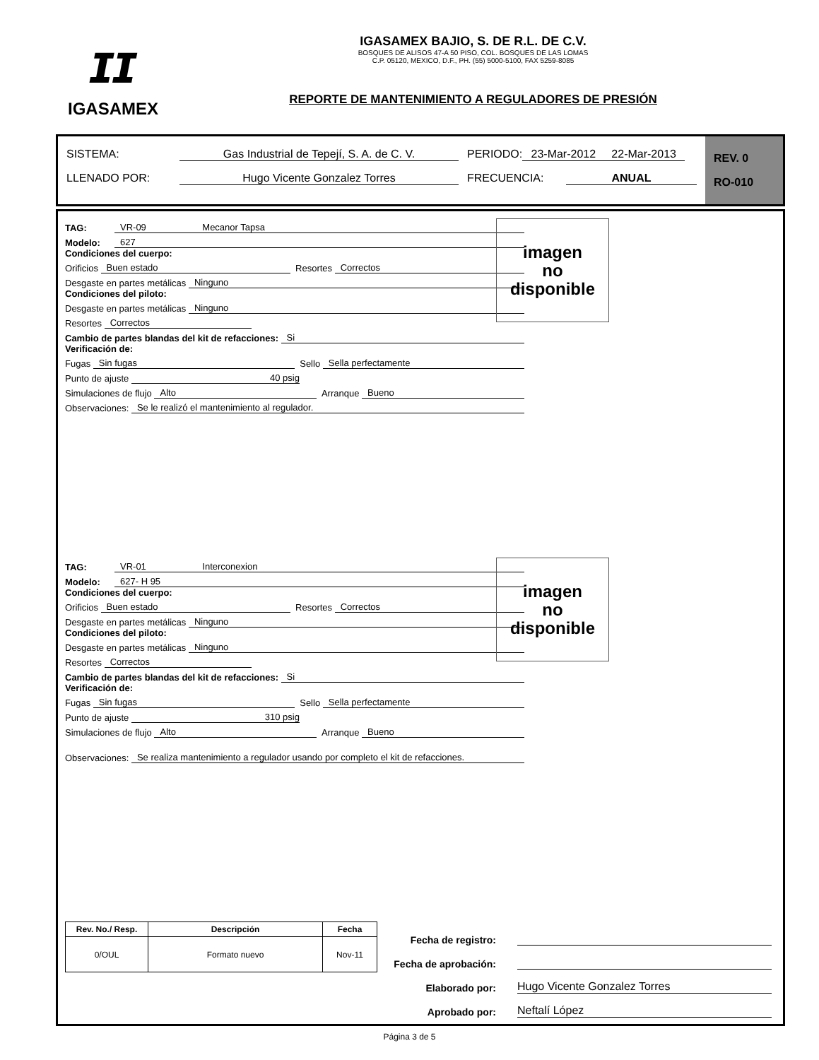ɪɪ
IGASAMEX
IGASAMEX BAJIO, S. DE R.L. DE C.V.
BOSQUES DE ALISOS 47-A 50 PISO, COL. BOSQUES DE LAS LOMAS
C.P. 05120, MEXICO, D.F., PH. (55) 5000-5100, FAX 5259-8085
REPORTE DE MANTENIMIENTO A REGULADORES DE PRESIÓN
SISTEMA: Gas Industrial de Tepejí, S. A. de C. V. PERIODO: 23-Mar-2012 22-Mar-2013
LLENADO POR: Hugo Vicente Gonzalez Torres FRECUENCIA: ANUAL
REV. 0
RO-010
TAG: VR-09 Mecanor Tapsa
Modelo: 627
Condiciones del cuerpo:
Orificios Buen estado Resortes Correctos
Desgaste en partes metálicas Ninguno
Condiciones del piloto:
Desgaste en partes metálicas Ninguno
Resortes Correctos
Cambio de partes blandas del kit de refacciones: Si
Verificación de:
Fugas Sin fugas Sello Sella perfectamente
Punto de ajuste 40 psig
Simulaciones de flujo Alto Arranque Bueno
Observaciones: Se le realizó el mantenimiento al regulador.
imagen
no
disponible
TAG: VR-01 Interconexion
Modelo: 627- H 95
Condiciones del cuerpo:
Orificios Buen estado Resortes Correctos
Desgaste en partes metálicas Ninguno
Condiciones del piloto:
Desgaste en partes metálicas Ninguno
Resortes Correctos
Cambio de partes blandas del kit de refacciones: Si
Verificación de:
Fugas Sin fugas Sello Sella perfectamente
Punto de ajuste 310 psig
Simulaciones de flujo Alto Arranque Bueno
Observaciones: Se realiza mantenimiento a regulador usando por completo el kit de refacciones.
imagen
no
disponible
| Rev. No./ Resp. | Descripción | Fecha |
| --- | --- | --- |
| 0/OUL | Formato nuevo | Nov-11 |
Fecha de registro:
Fecha de aprobación:
Elaborado por: Hugo Vicente Gonzalez Torres
Aprobado por: Neftalí López
Página 3 de 5